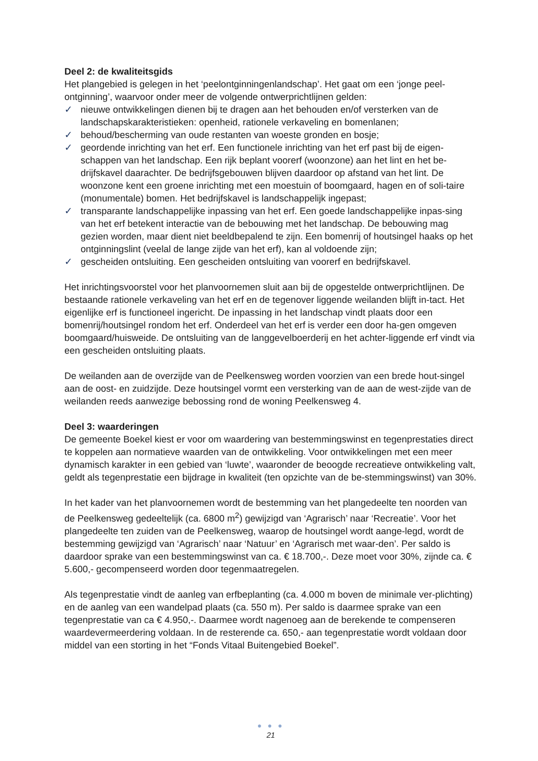Deel 2: de kwaliteitsgids
Het plangebied is gelegen in het ‘peelontginningenlandschap’. Het gaat om een ‘jonge peel-ontginning’, waarvoor onder meer de volgende ontwerprichtlijnen gelden:
✓ nieuwe ontwikkelingen dienen bij te dragen aan het behouden en/of versterken van de landschapskarakteristieken: openheid, rationele verkaveling en bomenlanen;
✓ behoud/bescherming van oude restanten van woeste gronden en bosje;
✓ geordende inrichting van het erf. Een functionele inrichting van het erf past bij de eigen-schappen van het landschap. Een rijk beplant voorerf (woonzone) aan het lint en het be-drijfskavel daarachter. De bedrijfsgebouwen blijven daardoor op afstand van het lint. De woonzone kent een groene inrichting met een moestuin of boomgaard, hagen en of soli-taire (monumentale) bomen. Het bedrijfskavel is landschappelijk ingepast;
✓ transparante landschappelijke inpassing van het erf. Een goede landschappelijke inpas-sing van het erf betekent interactie van de bebouwing met het landschap. De bebouwing mag gezien worden, maar dient niet beeldbepalend te zijn. Een bomenrij of houtsingel haaks op het ontginningslint (veelal de lange zijde van het erf), kan al voldoende zijn;
✓ gescheiden ontsluiting. Een gescheiden ontsluiting van voorerf en bedrijfskavel.
Het inrichtingsvoorstel voor het planvoornemen sluit aan bij de opgestelde ontwerprichtlijnen. De bestaande rationele verkaveling van het erf en de tegenover liggende weilanden blijft in-tact. Het eigenlijke erf is functioneel ingericht. De inpassing in het landschap vindt plaats door een bomenrij/houtsingel rondom het erf. Onderdeel van het erf is verder een door ha-gen omgeven boomgaard/huisweide. De ontsluiting van de langgevelboerderij en het achter-liggende erf vindt via een gescheiden ontsluiting plaats.
De weilanden aan de overzijde van de Peelkensweg worden voorzien van een brede hout-singel aan de oost- en zuidzijde. Deze houtsingel vormt een versterking van de aan de west-zijde van de weilanden reeds aanwezige bebossing rond de woning Peelkensweg 4.
Deel 3: waarderingen
De gemeente Boekel kiest er voor om waardering van bestemmingswinst en tegenprestaties direct te koppelen aan normatieve waarden van de ontwikkeling. Voor ontwikkelingen met een meer dynamisch karakter in een gebied van ‘luwte’, waaronder de beoogde recreatieve ontwikkeling valt, geldt als tegenprestatie een bijdrage in kwaliteit (ten opzichte van de be-stemmingswinst) van 30%.
In het kader van het planvoornemen wordt de bestemming van het plangedeelte ten noorden van de Peelkensweg gedeeltelijk (ca. 6800 m<sup>2</sup>) gewijzigd van ‘Agrarisch’ naar ‘Recreatie’. Voor het plangedeelte ten zuiden van de Peelkensweg, waarop de houtsingel wordt aange-legd, wordt de bestemming gewijzigd van ‘Agrarisch’ naar ‘Natuur’ en ‘Agrarisch met waar-den’. Per saldo is daardoor sprake van een bestemmingswinst van ca. € 18.700,-. Deze moet voor 30%, zijnde ca. € 5.600,- gecompenseerd worden door tegenmaatregelen.
Als tegenprestatie vindt de aanleg van erfbeplanting (ca. 4.000 m boven de minimale ver-plichting) en de aanleg van een wandelpad plaats (ca. 550 m). Per saldo is daarmee sprake van een tegenprestatie van ca € 4.950,-. Daarmee wordt nagenoeg aan de berekende te compenseren waardevermeerdering voldaan. In de resterende ca. 650,- aan tegenprestatie wordt voldaan door middel van een storting in het “Fonds Vitaal Buitengebied Boekel”.
● ● ●
21